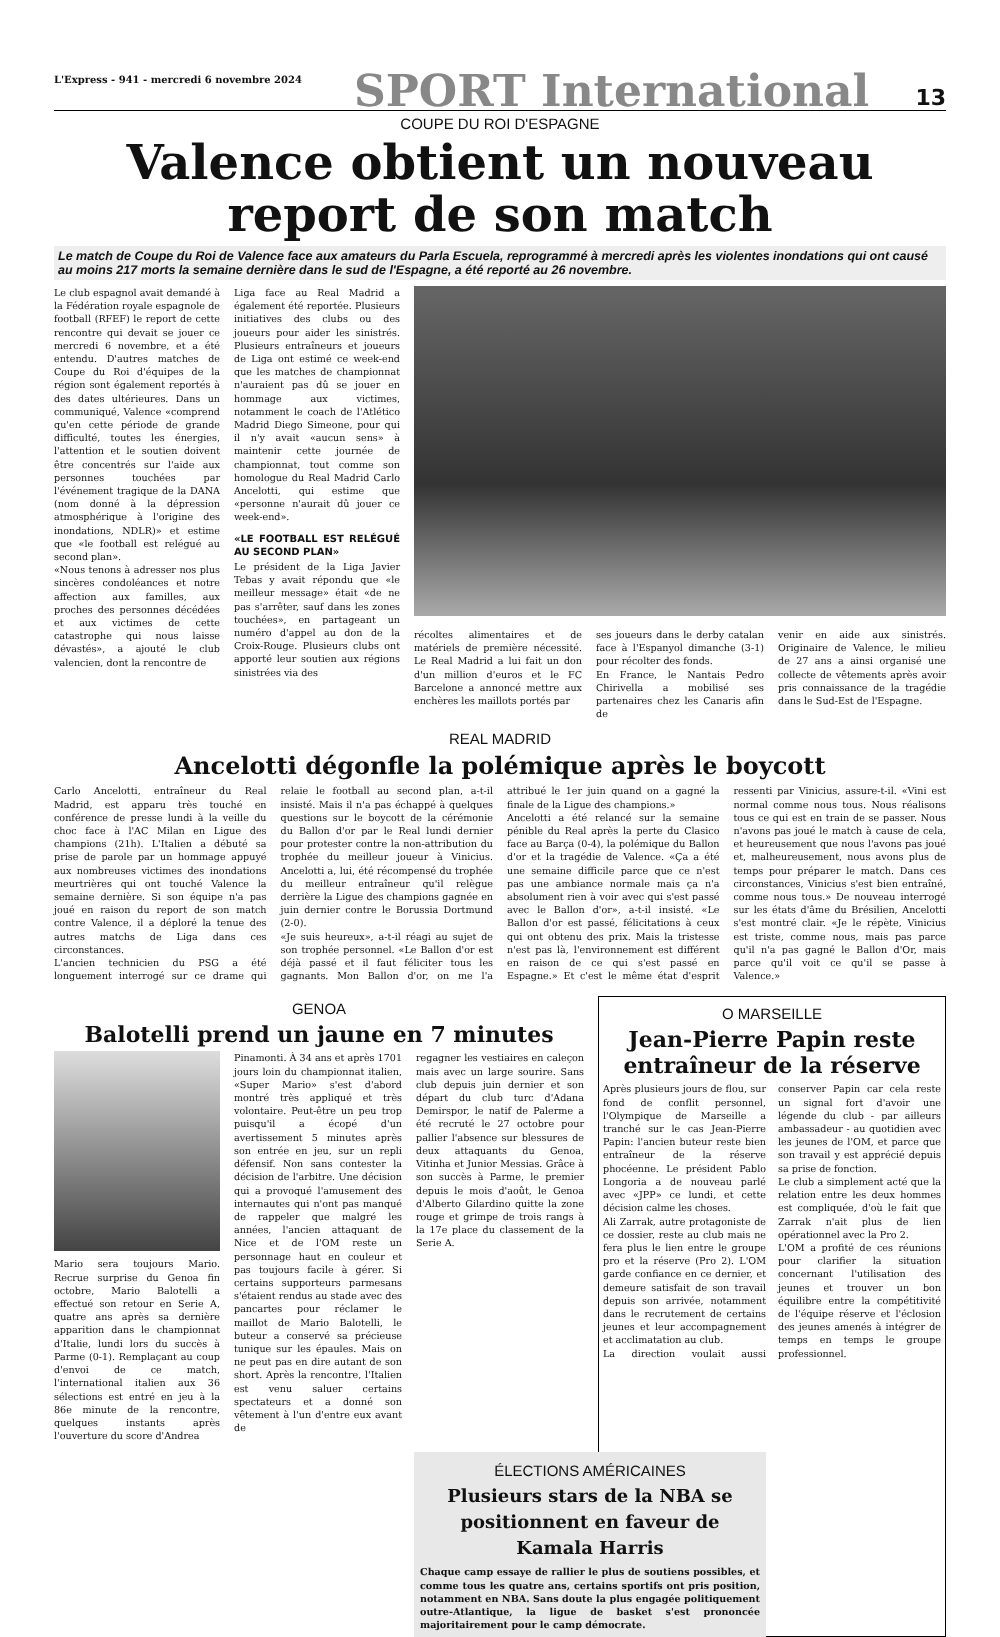L'Express - 941 - mercredi 6 novembre 2024
SPORT International
13
COUPE DU ROI D'ESPAGNE
Valence obtient un nouveau
report de son match
Le match de Coupe du Roi de Valence face aux amateurs du Parla Escuela, reprogrammé à mercredi après les violentes inondations qui ont causé au moins 217 morts la semaine dernière dans le sud de l'Espagne, a été reporté au 26 novembre.
Le club espagnol avait demandé à la Fédération royale espagnole de football (RFEF) le report de cette rencontre qui devait se jouer ce mercredi 6 novembre, et a été entendu. D'autres matches de Coupe du Roi d'équipes de la région sont également reportés à des dates ultérieures. Dans un communiqué, Valence «comprend qu'en cette période de grande difficulté, toutes les énergies, l'attention et le soutien doivent être concentrés sur l'aide aux personnes touchées par l'événement tragique de la DANA (nom donné à la dépression atmosphérique à l'origine des inondations, NDLR)» et estime que «le football est relégué au second plan».
«Nous tenons à adresser nos plus sincères condoléances et notre affection aux familles, aux proches des personnes décédées et aux victimes de cette catastrophe qui nous laisse dévastés», a ajouté le club valencien, dont la rencontre de
Liga face au Real Madrid a également été reportée. Plusieurs initiatives des clubs ou des joueurs pour aider les sinistrés. Plusieurs entraîneurs et joueurs de Liga ont estimé ce week-end que les matches de championnat n'auraient pas dû se jouer en hommage aux victimes, notamment le coach de l'Atlético Madrid Diego Simeone, pour qui il n'y avait «aucun sens» à maintenir cette journée de championnat, tout comme son homologue du Real Madrid Carlo Ancelotti, qui estime que «personne n'aurait dû jouer ce week-end».
«LE FOOTBALL EST RELÉGUÉ AU SECOND PLAN»
Le président de la Liga Javier Tebas y avait répondu que «le meilleur message» était «de ne pas s'arrêter, sauf dans les zones touchées», en partageant un numéro d'appel au don de la Croix-Rouge. Plusieurs clubs ont apporté leur soutien aux régions sinistrées via des
récoltes alimentaires et de matériels de première nécessité. Le Real Madrid a lui fait un don d'un million d'euros et le FC Barcelone a annoncé mettre aux enchères les maillots portés par
ses joueurs dans le derby catalan face à l'Espanyol dimanche (3-1) pour récolter des fonds.
En France, le Nantais Pedro Chirivella a mobilisé ses partenaires chez les Canaris afin de
venir en aide aux sinistrés. Originaire de Valence, le milieu de 27 ans a ainsi organisé une collecte de vêtements après avoir pris connaissance de la tragédie dans le Sud-Est de l'Espagne.
REAL MADRID
Ancelotti dégonfle la polémique après le boycott
Carlo Ancelotti, entraîneur du Real Madrid, est apparu très touché en conférence de presse lundi à la veille du choc face à l'AC Milan en Ligue des champions (21h). L'Italien a débuté sa prise de parole par un hommage appuyé aux nombreuses victimes des inondations meurtrières qui ont touché Valence la semaine dernière. Si son équipe n'a pas joué en raison du report de son match contre Valence, il a déploré la tenue des autres matchs de Liga dans ces circonstances.
L'ancien technicien du PSG a été longuement interrogé sur ce drame qui relaie le football au second plan, a-t-il insisté. Mais il n'a pas échappé à quelques questions sur le boycott de la cérémonie du Ballon d'or par le Real lundi dernier pour protester contre la non-attribution du trophée du meilleur joueur à Vinicius. Ancelotti a, lui, été récompensé du trophée du meilleur entraîneur qu'il relègue derrière la Ligue des champions gagnée en juin dernier contre le Borussia Dortmund (2-0).
«Je suis heureux», a-t-il réagi au sujet de son trophée personnel. «Le Ballon d'or est déjà passé et il faut féliciter tous les gagnants. Mon Ballon d'or, on me l'a attribué le 1er juin quand on a gagné la finale de la Ligue des champions.»
Ancelotti a été relancé sur la semaine pénible du Real après la perte du Clasico face au Barça (0-4), la polémique du Ballon d'or et la tragédie de Valence. «Ça a été une semaine difficile parce que ce n'est pas une ambiance normale mais ça n'a absolument rien à voir avec qui s'est passé avec le Ballon d'or», a-t-il insisté. «Le Ballon d'or est passé, félicitations à ceux qui ont obtenu des prix. Mais la tristesse n'est pas là, l'environnement est différent en raison de ce qui s'est passé en Espagne.» Et c'est le même état d'esprit ressenti par Vinicius, assure-t-il. «Vini est normal comme nous tous. Nous réalisons tous ce qui est en train de se passer. Nous n'avons pas joué le match à cause de cela, et heureusement que nous l'avons pas joué et, malheureusement, nous avons plus de temps pour préparer le match. Dans ces circonstances, Vinicius s'est bien entraîné, comme nous tous.» De nouveau interrogé sur les états d'âme du Brésilien, Ancelotti s'est montré clair. «Je le répète, Vinicius est triste, comme nous, mais pas parce qu'il n'a pas gagné le Ballon d'Or, mais parce qu'il voit ce qu'il se passe à Valence.»
GENOA
Balotelli prend un jaune en 7 minutes
Mario sera toujours Mario. Recrue surprise du Genoa fin octobre, Mario Balotelli a effectué son retour en Serie A, quatre ans après sa dernière apparition dans le championnat d'Italie, lundi lors du succès à Parme (0-1). Remplaçant au coup d'envoi de ce match, l'international italien aux 36 sélections est entré en jeu à la 86e minute de la rencontre, quelques instants après l'ouverture du score d'Andrea
Pinamonti. À 34 ans et après 1701 jours loin du championnat italien, «Super Mario» s'est d'abord montré très appliqué et très volontaire. Peut-être un peu trop puisqu'il a écopé d'un avertissement 5 minutes après son entrée en jeu, sur un repli défensif. Non sans contester la décision de l'arbitre. Une décision qui a provoqué l'amusement des internautes qui n'ont pas manqué de rappeler que malgré les années, l'ancien attaquant de Nice et de l'OM reste un personnage haut en couleur et pas toujours facile à gérer. Si certains supporteurs parmesans s'étaient rendus au stade avec des pancartes pour réclamer le maillot de Mario Balotelli, le buteur a conservé sa précieuse tunique sur les épaules. Mais on ne peut pas en dire autant de son short. Après la rencontre, l'Italien est venu saluer certains spectateurs et a donné son vêtement à l'un d'entre eux avant de
regagner les vestiaires en caleçon mais avec un large sourire. Sans club depuis juin dernier et son départ du club turc d'Adana Demirspor, le natif de Palerme a été recruté le 27 octobre pour pallier l'absence sur blessures de deux attaquants du Genoa, Vitinha et Junior Messias. Grâce à son succès à Parme, le premier depuis le mois d'août, le Genoa d'Alberto Gilardino quitte la zone rouge et grimpe de trois rangs à la 17e place du classement de la Serie A.
ÉLECTIONS AMÉRICAINES
Plusieurs stars de la NBA se positionnent en faveur de Kamala Harris
Chaque camp essaye de rallier le plus de soutiens possibles, et comme tous les quatre ans, certains sportifs ont pris position, notamment en NBA. Sans doute la plus engagée politiquement outre-Atlantique, la ligue de basket s'est prononcée majoritairement pour le camp démocrate.
O MARSEILLE
Jean-Pierre Papin reste entraîneur de la réserve
Après plusieurs jours de flou, sur fond de conflit personnel, l'Olympique de Marseille a tranché sur le cas Jean-Pierre Papin: l'ancien buteur reste bien entraîneur de la réserve phocéenne. Le président Pablo Longoria a de nouveau parlé avec «JPP» ce lundi, et cette décision calme les choses.
Ali Zarrak, autre protagoniste de ce dossier, reste au club mais ne fera plus le lien entre le groupe pro et la réserve (Pro 2). L'OM garde confiance en ce dernier, et demeure satisfait de son travail depuis son arrivée, notamment dans le recrutement de certains jeunes et leur accompagnement et acclimatation au club.
La direction voulait aussi conserver Papin car cela reste un signal fort d'avoir une légende du club - par ailleurs ambassadeur - au quotidien avec les jeunes de l'OM, et parce que son travail y est apprécié depuis sa prise de fonction.
Le club a simplement acté que la relation entre les deux hommes est compliquée, d'où le fait que Zarrak n'ait plus de lien opérationnel avec la Pro 2.
L'OM a profité de ces réunions pour clarifier la situation concernant l'utilisation des jeunes et trouver un bon équilibre entre la compétitivité de l'équipe réserve et l'éclosion des jeunes amenés à intégrer de temps en temps le groupe professionnel.